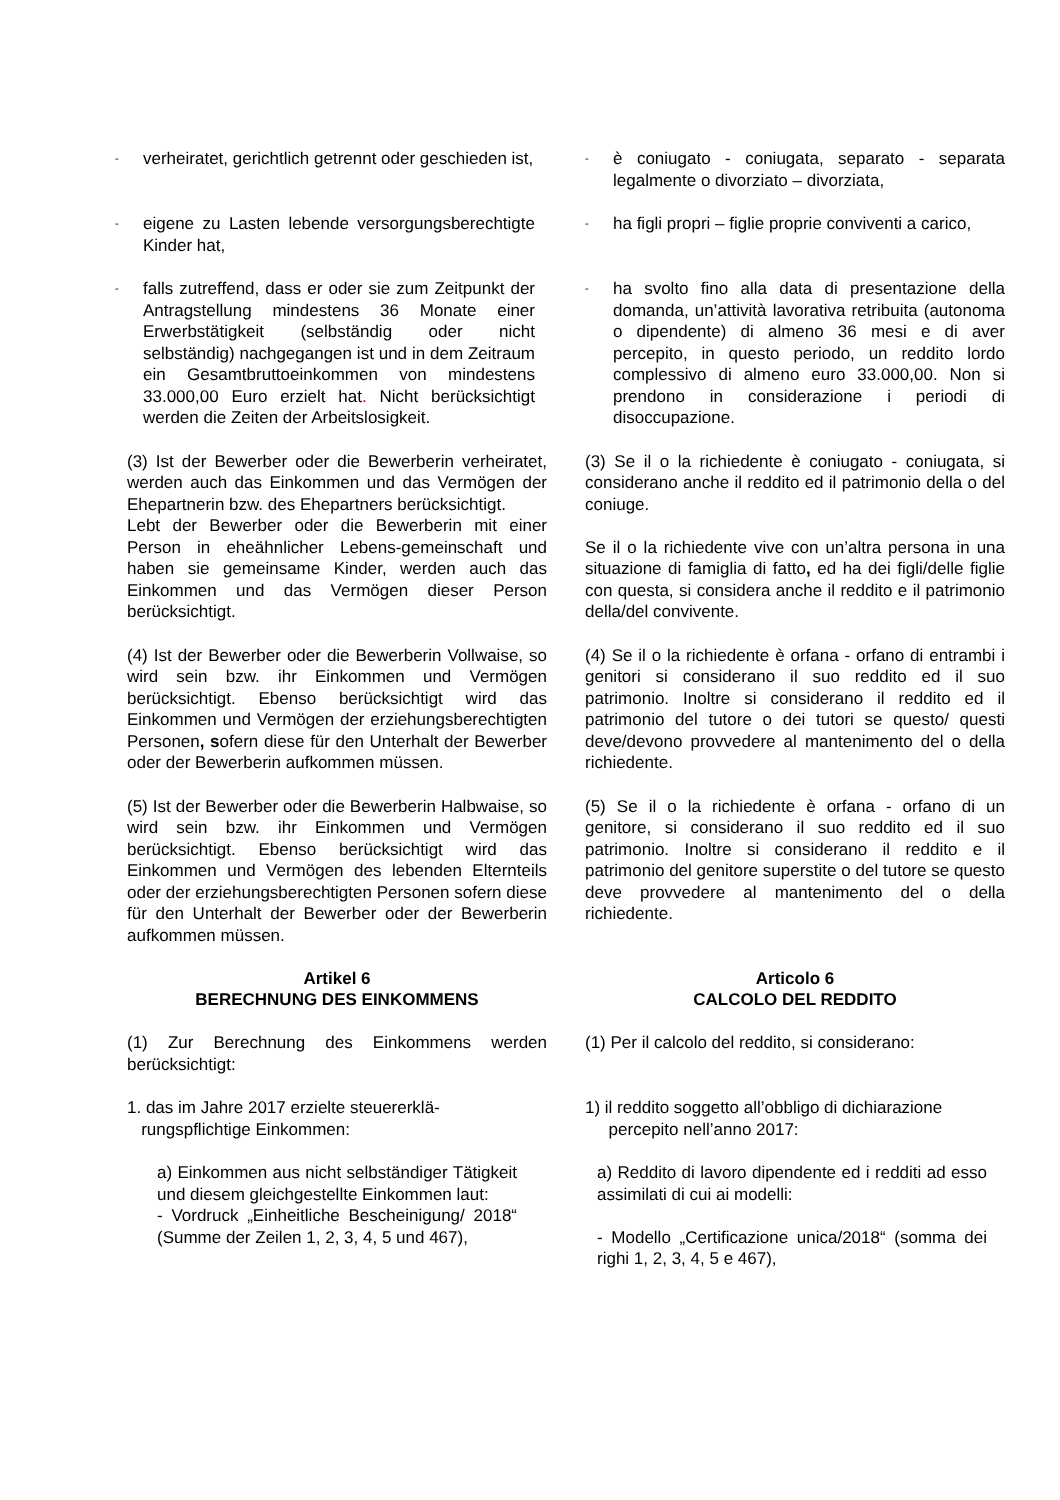- verheiratet, gerichtlich getrennt oder geschieden ist,
- è coniugato - coniugata, separato - separata legalmente o divorziato – divorziata,
- eigene zu Lasten lebende versorgungsberechtigte Kinder hat,
- ha figli propri – figlie proprie conviventi a carico,
- falls zutreffend, dass er oder sie zum Zeitpunkt der Antragstellung mindestens 36 Monate einer Erwerbstätigkeit (selbständig oder nicht selbständig) nachgegangen ist und in dem Zeitraum ein Gesamtbruttoeinkommen von mindestens 33.000,00 Euro erzielt hat. Nicht berücksichtigt werden die Zeiten der Arbeitslosigkeit.
- ha svolto fino alla data di presentazione della domanda, un’attività lavorativa retribuita (autonoma o dipendente) di almeno 36 mesi e di aver percepito, in questo periodo, un reddito lordo complessivo di almeno euro 33.000,00. Non si prendono in considerazione i periodi di disoccupazione.
(3) Ist der Bewerber oder die Bewerberin verheiratet, werden auch das Einkommen und das Vermögen der Ehepartnerin bzw. des Ehepartners berücksichtigt.
Lebt der Bewerber oder die Bewerberin mit einer Person in eheähnlicher Lebens-gemeinschaft und haben sie gemeinsame Kinder, werden auch das Einkommen und das Vermögen dieser Person berücksichtigt.
(3) Se il o la richiedente è coniugato - coniugata, si considerano anche il reddito ed il patrimonio della o del coniuge.
Se il o la richiedente vive con un’altra persona in una situazione di famiglia di fatto, ed ha dei figli/delle figlie con questa, si considera anche il reddito e il patrimonio della/del convivente.
(4) Ist der Bewerber oder die Bewerberin Vollwaise, so wird sein bzw. ihr Einkommen und Vermögen berücksichtigt. Ebenso berücksichtigt wird das Einkommen und Vermögen der erziehungsberechtigten Personen, sofern diese für den Unterhalt der Bewerber oder der Bewerberin aufkommen müssen.
(4) Se il o la richiedente è orfana - orfano di entrambi i genitori si considerano il suo reddito ed il suo patrimonio. Inoltre si considerano il reddito ed il patrimonio del tutore o dei tutori se questo/ questi deve/devono provvedere al mantenimento del o della richiedente.
(5) Ist der Bewerber oder die Bewerberin Halbwaise, so wird sein bzw. ihr Einkommen und Vermögen berücksichtigt. Ebenso berücksichtigt wird das Einkommen und Vermögen des lebenden Elternteils oder der erziehungsberechtigten Personen sofern diese für den Unterhalt der Bewerber oder der Bewerberin aufkommen müssen.
(5) Se il o la richiedente è orfana - orfano di un genitore, si considerano il suo reddito ed il suo patrimonio. Inoltre si considerano il reddito e il patrimonio del genitore superstite o del tutore se questo deve provvedere al mantenimento del o della richiedente.
Artikel 6
BERECHNUNG DES EINKOMMENS
Articolo 6
CALCOLO DEL REDDITO
(1) Zur Berechnung des Einkommens werden berücksichtigt:
(1) Per il calcolo del reddito, si considerano:
1. das im Jahre 2017 erzielte steuererklä-
rungspflichtige Einkommen:
1) il reddito soggetto all’obbligo di dichiarazione
percepito nell’anno 2017:
a) Einkommen aus nicht selbständiger Tätigkeit und diesem gleichgestellte Einkommen laut:
- Vordruck „Einheitliche Bescheinigung/ 2018“ (Summe der Zeilen 1, 2, 3, 4, 5 und 467),
a) Reddito di lavoro dipendente ed i redditi ad esso assimilati di cui ai modelli:
- Modello „Certificazione unica/2018“ (somma dei righi 1, 2, 3, 4, 5 e 467),